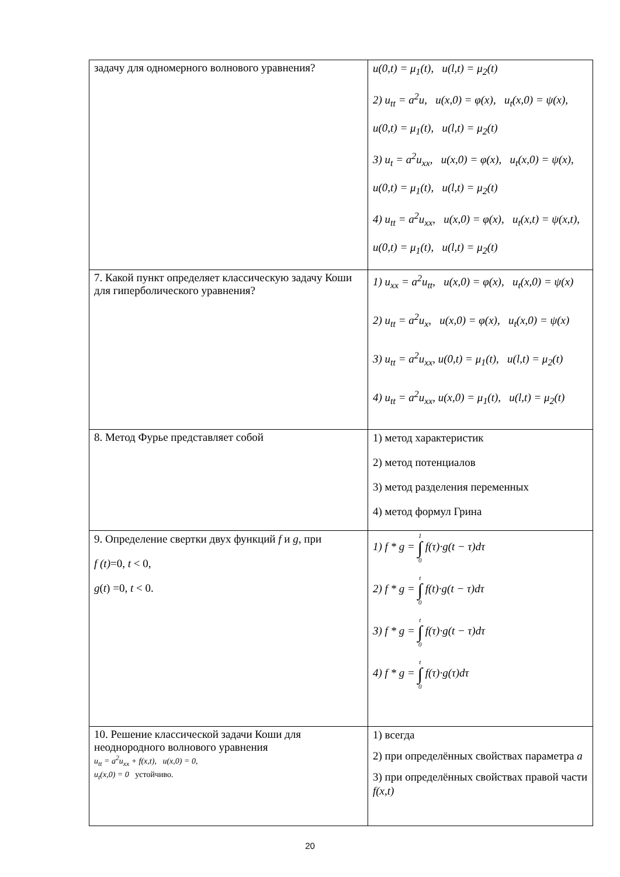| задачу для одномерного волнового уравнения? | u(0,t) = μ<sub>1</sub>(t), u(l,t) = μ<sub>2</sub>(t) 2) u<sub>tt</sub> = a<sup>2</sup>u, u(x,0) = φ(x), u<sub>t</sub>(x,0) = ψ(x), u(0,t) = μ<sub>1</sub>(t), u(l,t) = μ<sub>2</sub>(t) 3) u<sub>t</sub> = a<sup>2</sup>u<sub>xx</sub>, u(x,0) = φ(x), u<sub>t</sub>(x,0) = ψ(x), u(0,t) = μ<sub>1</sub>(t), u(l,t) = μ<sub>2</sub>(t) 4) u<sub>tt</sub> = a<sup>2</sup>u<sub>xx</sub>, u(x,0) = φ(x), u<sub>t</sub>(x,t) = ψ(x,t), u(0,t) = μ<sub>1</sub>(t), u(l,t) = μ<sub>2</sub>(t) |
| 7. Какой пункт определяет классическую задачу Коши для гиперболического уравнения? | 1) u<sub>xx</sub> = a<sup>2</sup>u<sub>tt</sub>, u(x,0) = φ(x), u<sub>t</sub>(x,0) = ψ(x) 2) u<sub>tt</sub> = a<sup>2</sup>u<sub>x</sub>, u(x,0) = φ(x), u<sub>t</sub>(x,0) = ψ(x) 3) u<sub>tt</sub> = a<sup>2</sup>u<sub>xx</sub>, u(0,t) = μ<sub>1</sub>(t), u(l,t) = μ<sub>2</sub>(t) 4) u<sub>tt</sub> = a<sup>2</sup>u<sub>xx</sub>, u(x,0) = μ<sub>1</sub>(t), u(l,t) = μ<sub>2</sub>(t) |
| 8. Метод Фурье представляет собой | 1) метод характеристик 2) метод потенциалов 3) метод разделения переменных 4) метод формул Грина |
| 9. Определение свертки двух функций f и g , при f (t) =0, t < 0, g ( t ) =0, t < 0. | 1) f * g = 1 ∫ 0 f(τ)·g(t − τ)dτ 2) f * g = t ∫ 0 f(t)·g(t − τ)dτ 3) f * g = t ∫ 0 f(τ)·g(t − τ)dτ 4) f * g = t ∫ 0 f(τ)·g(τ)dτ |
| 10. Решение классической задачи Коши для неоднородного волнового уравнения u<sub>tt</sub> = a<sup>2</sup>u<sub>xx</sub> + f(x,t), u(x,0) = 0, u<sub>t</sub>(x,0) = 0 устойчиво. | 1) всегда 2) при определённых свойствах параметра a 3) при определённых свойствах правой части f(x,t) |
20